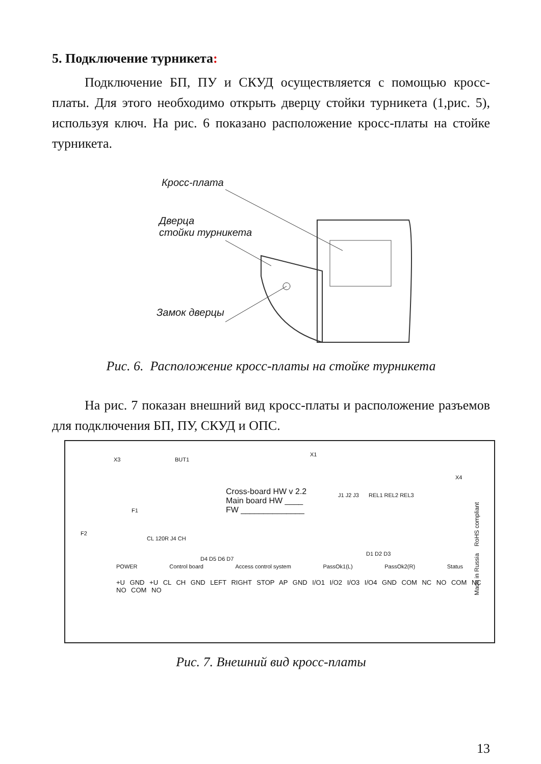5. Подключение турникета:
Подключение БП, ПУ и СКУД осуществляется с помощью кросс-платы. Для этого необходимо открыть дверцу стойки турникета (1,рис. 5), используя ключ. На рис. 6 показано расположение кросс-платы на стойке турникета.
Кросс-плата
Дверца
стойки турникета
Замок дверцы
Рис. 6. Расположение кросс-платы на стойке турникета
На рис. 7 показан внешний вид кросс-платы и расположение разъемов для подключения БП, ПУ, СКУД и ОПС.
Cross-board HW v 2.2
Main board HW ____
FW ______________
POWER Control board Access control system PassOk1(L) PassOk2(R) Status
+U GND +U CL CH GND LEFT RIGHT STOP AP GND I/O1 I/O2 I/O3 I/O4 GND COM NC NO COM NC NO COM NO
X3 BUT1
X1
F1
F2
CL 120R J4 CH
D4 D5 D6 D7
J1 J2 J3 REL1 REL2 REL3
D1 D2 D3
X4
Made in Russia RoHS compliant
Рис. 7. Внешний вид кросс-платы
13